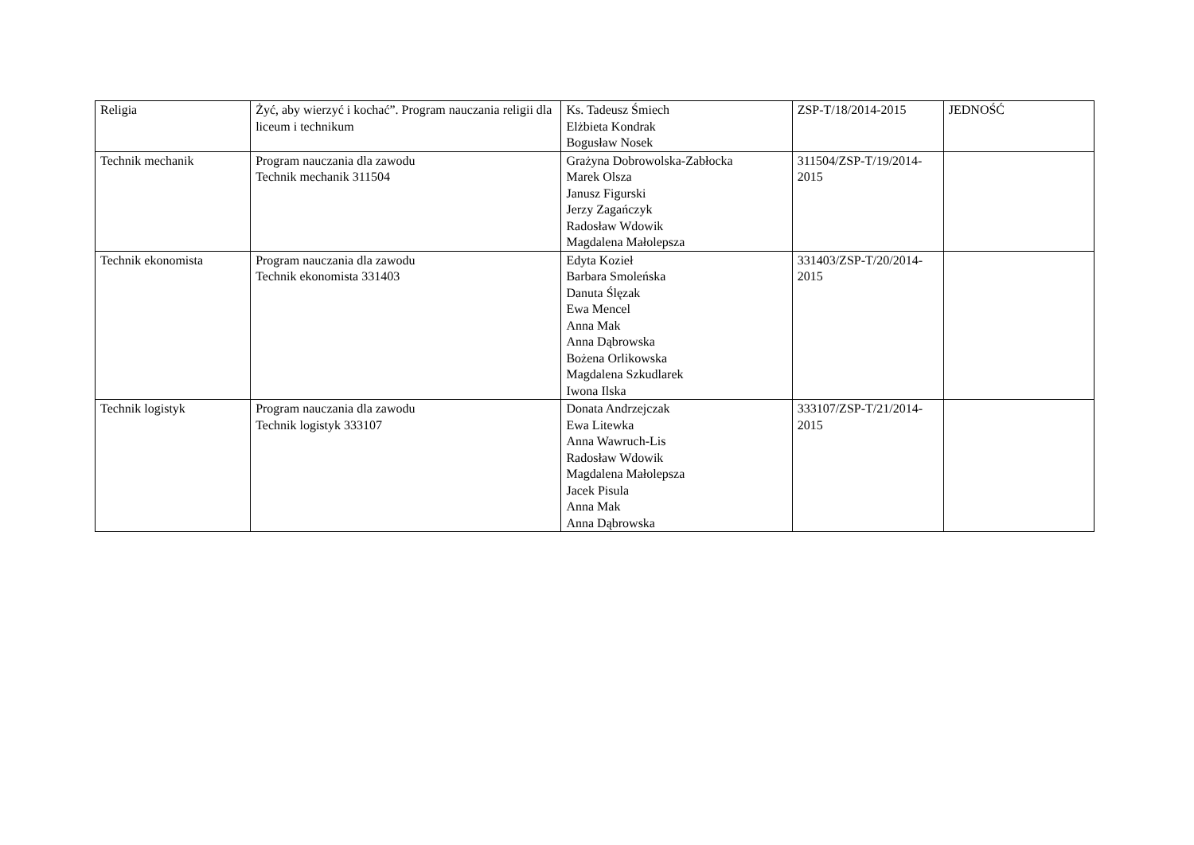| Religia | Żyć, aby wierzyć i kochać”. Program nauczania religii dla liceum i technikum | Ks. Tadeusz Śmiech Elżbieta Kondrak Bogusław Nosek | ZSP-T/18/2014-2015 | JEDNOŚĆ |
| Technik mechanik | Program nauczania dla zawodu Technik mechanik 311504 | Grażyna Dobrowolska-Zabłocka Marek Olsza Janusz Figurski Jerzy Zagańczyk Radosław Wdowik Magdalena Małolepsza | 311504/ZSP-T/19/2014-2015 | |
| Technik ekonomista | Program nauczania dla zawodu Technik ekonomista 331403 | Edyta Kozieł Barbara Smoleńska Danuta Ślęzak Ewa Mencel Anna Mak Anna Dąbrowska Bożena Orlikowska Magdalena Szkudlarek Iwona Ilska | 331403/ZSP-T/20/2014-2015 | |
| Technik logistyk | Program nauczania dla zawodu Technik logistyk 333107 | Donata Andrzejczak Ewa Litewka Anna Wawruch-Lis Radosław Wdowik Magdalena Małolepsza Jacek Pisula Anna Mak Anna Dąbrowska | 333107/ZSP-T/21/2014-2015 | |